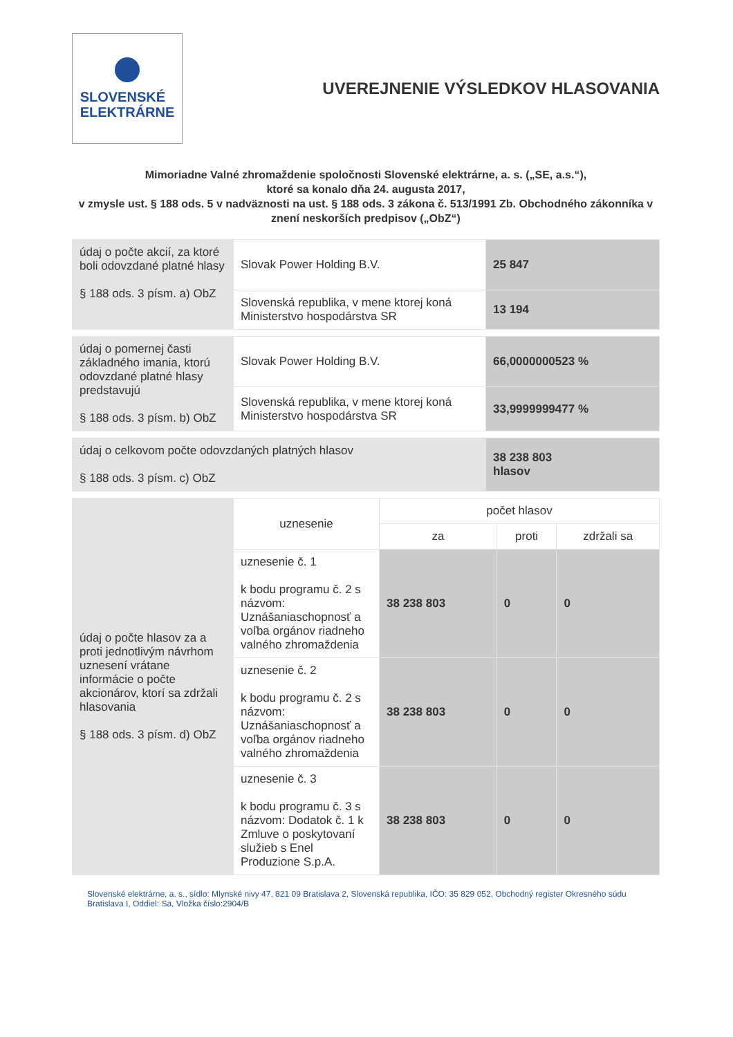SLOVENSKÉ
ELEKTRÁRNE
UVEREJNENIE VÝSLEDKOV HLASOVANIA
Mimoriadne Valné zhromaždenie spoločnosti Slovenské elektrárne, a. s. („SE, a.s.“),
ktoré sa konalo dňa 24. augusta 2017,
v zmysle ust. § 188 ods. 5 v nadväznosti na ust. § 188 ods. 3 zákona č. 513/1991 Zb. Obchodného zákonníka v znení neskorších predpisov („ObZ“)
| údaj o počte akcií, za ktoré boli odovzdané platné hlasy § 188 ods. 3 písm. a) ObZ | Slovak Power Holding B.V. | 25 847 |
| | Slovenská republika, v mene ktorej koná Ministerstvo hospodárstva SR | 13 194 |
| údaj o pomernej časti základného imania, ktorú odovzdané platné hlasy predstavujú § 188 ods. 3 písm. b) ObZ | Slovak Power Holding B.V. | 66,0000000523 % |
| | Slovenská republika, v mene ktorej koná Ministerstvo hospodárstva SR | 33,9999999477 % |
| údaj o celkovom počte odovzdaných platných hlasov § 188 ods. 3 písm. c) ObZ | 38 238 803 hlasov |
| údaj o počte hlasov za a proti jednotlivým návrhom uznesení vrátane informácie o počte akcionárov, ktorí sa zdržali hlasovania § 188 ods. 3 písm. d) ObZ | uznesenie | počet hlasov | | |
| | | za | proti | zdržali sa |
| | uznesenie č. 1 k bodu programu č. 2 s názvom: Uznášaniaschopnosť a voľba orgánov riadneho valného zhromaždenia | 38 238 803 | 0 | 0 |
| | uznesenie č. 2 k bodu programu č. 2 s názvom: Uznášaniaschopnosť a voľba orgánov riadneho valného zhromaždenia | 38 238 803 | 0 | 0 |
| | uznesenie č. 3 k bodu programu č. 3 s názvom: Dodatok č. 1 k Zmluve o poskytovaní služieb s Enel Produzione S.p.A. | 38 238 803 | 0 | 0 |
Slovenské elektrárne, a. s., sídlo: Mlynské nivy 47, 821 09 Bratislava 2, Slovenská republika, IČO: 35 829 052, Obchodný register Okresného súdu Bratislava I, Oddiel: Sa, Vložka číslo:2904/B